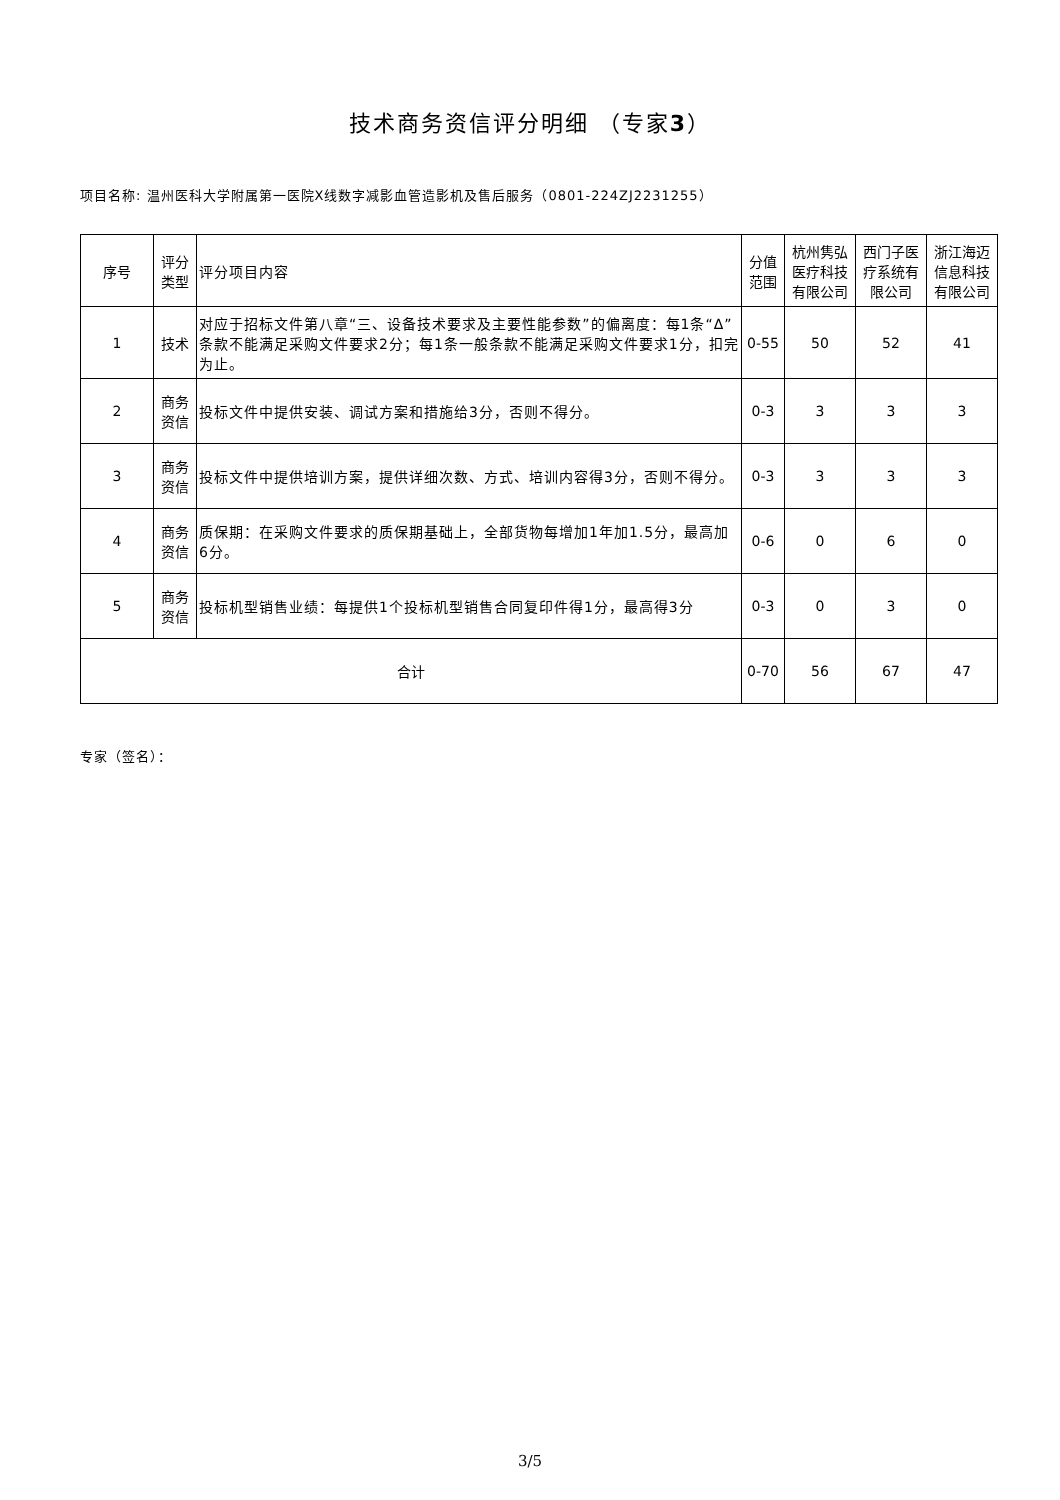技术商务资信评分明细 （专家3）
项目名称: 温州医科大学附属第一医院X线数字减影血管造影机及售后服务（0801-224ZJ2231255）
| 序号 | 评分类型 | 评分项目内容 | 分值范围 | 杭州隽弘医疗科技有限公司 | 西门子医疗系统有限公司 | 浙江海迈信息科技有限公司 |
| 1 | 技术 | 对应于招标文件第八章“三、设备技术要求及主要性能参数”的偏离度：每1条“Δ”条款不能满足采购文件要求2分；每1条一般条款不能满足采购文件要求1分，扣完为止。 | 0-55 | 50 | 52 | 41 |
| 2 | 商务资信 | 投标文件中提供安装、调试方案和措施给3分，否则不得分。 | 0-3 | 3 | 3 | 3 |
| 3 | 商务资信 | 投标文件中提供培训方案，提供详细次数、方式、培训内容得3分，否则不得分。 | 0-3 | 3 | 3 | 3 |
| 4 | 商务资信 | 质保期：在采购文件要求的质保期基础上，全部货物每增加1年加1.5分，最高加6分。 | 0-6 | 0 | 6 | 0 |
| 5 | 商务资信 | 投标机型销售业绩：每提供1个投标机型销售合同复印件得1分，最高得3分 | 0-3 | 0 | 3 | 0 |
| 合计 | | | 0-70 | 56 | 67 | 47 |
专家（签名）：
3/5